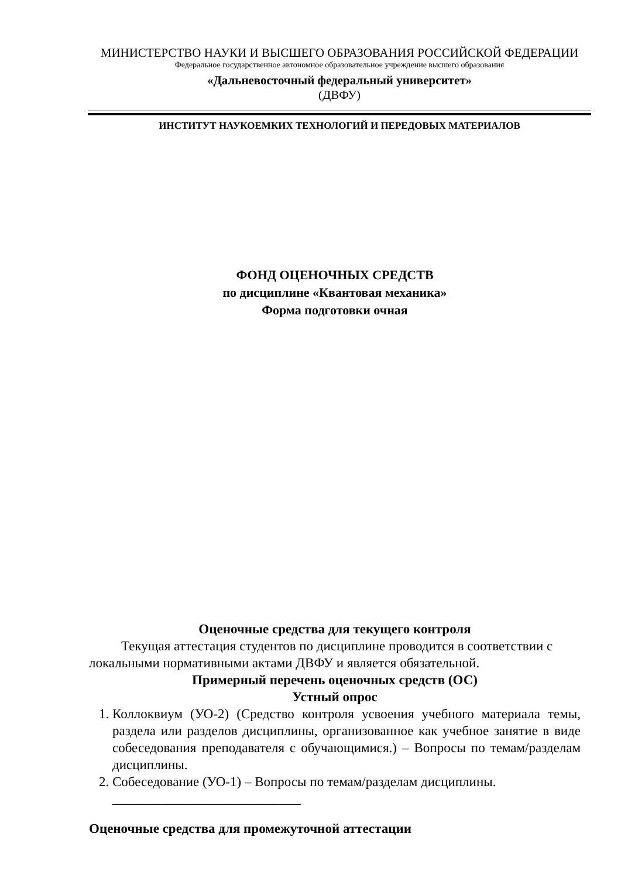МИНИСТЕРСТВО НАУКИ И ВЫСШЕГО ОБРАЗОВАНИЯ РОССИЙСКОЙ ФЕДЕРАЦИИ
Федеральное государственное автономное образовательное учреждение высшего образования
«Дальневосточный федеральный университет»
(ДВФУ)
ИНСТИТУТ НАУКОЕМКИХ ТЕХНОЛОГИЙ И ПЕРЕДОВЫХ МАТЕРИАЛОВ
ФОНД ОЦЕНОЧНЫХ СРЕДСТВ
по дисциплине «Квантовая механика»
Форма подготовки очная
Оценочные средства для текущего контроля
Текущая аттестация студентов по дисциплине проводится в соответствии с локальными нормативными актами ДВФУ и является обязательной.
Примерный перечень оценочных средств (ОС)
Устный опрос
1. Коллоквиум (УО-2) (Средство контроля усвоения учебного материала темы, раздела или разделов дисциплины, организованное как учебное занятие в виде собеседования преподавателя с обучающимися.) – Вопросы по темам/разделам дисциплины.
2. Собеседование (УО-1) – Вопросы по темам/разделам дисциплины.
____________________________
Оценочные средства для промежуточной аттестации